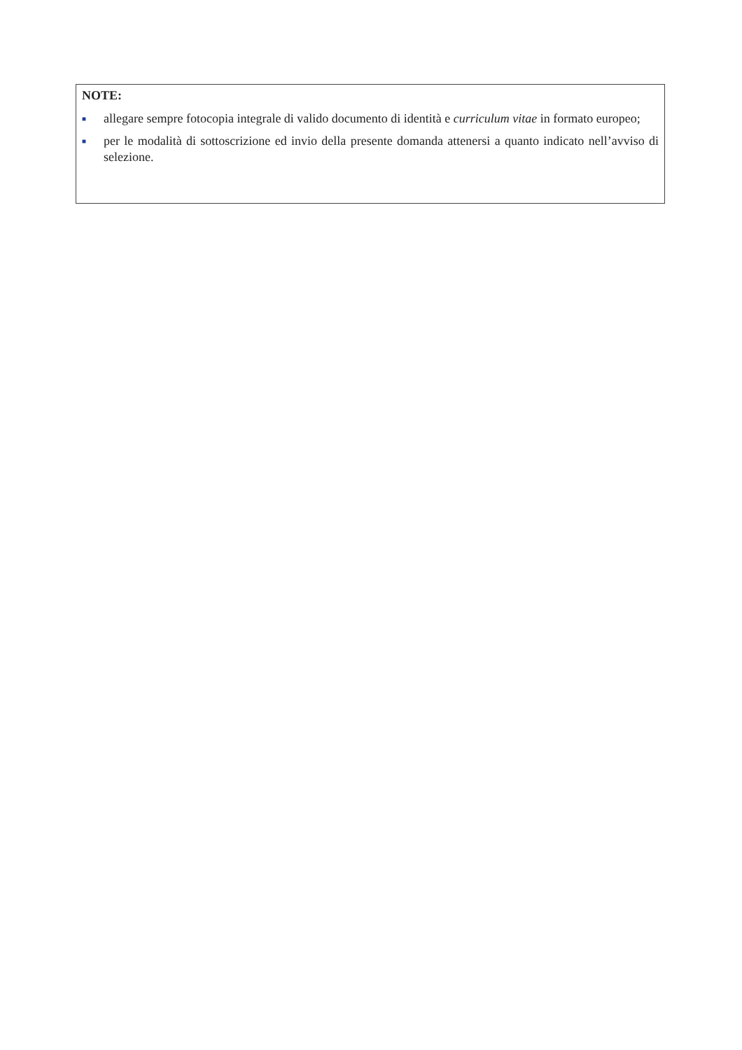NOTE:
■ allegare sempre fotocopia integrale di valido documento di identità e curriculum vitae in formato europeo;
■ per le modalità di sottoscrizione ed invio della presente domanda attenersi a quanto indicato nell’avviso di selezione.